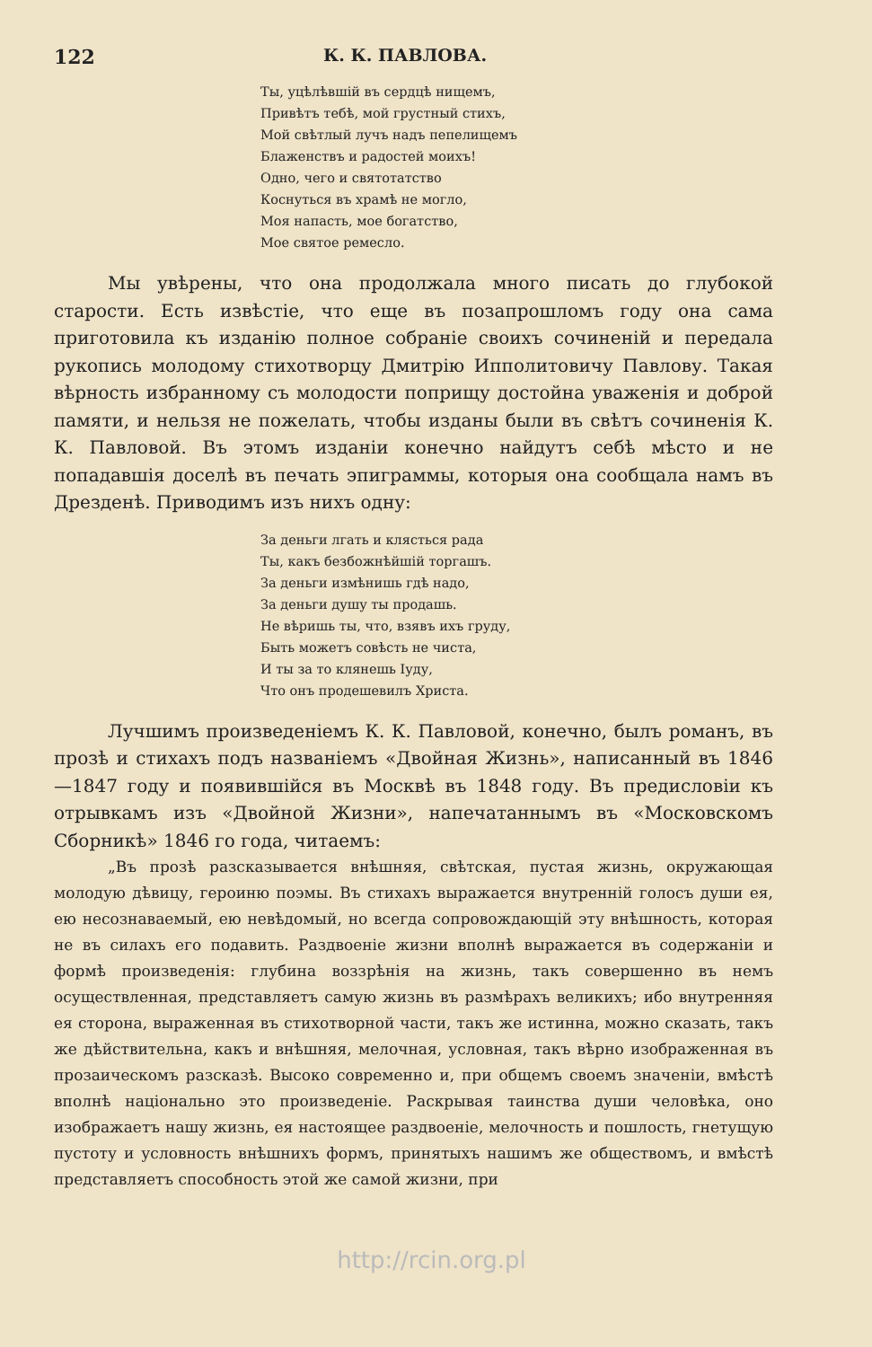122 К. К. ПАВЛОВА.
Ты, уцѣлѣвшій въ сердцѣ нищемъ,
Привѣтъ тебѣ, мой грустный стихъ,
Мой свѣтлый лучъ надъ пепелищемъ
Блаженствъ и радостей моихъ!
Одно, чего и святотатство
Коснуться въ храмѣ не могло,
Моя напасть, мое богатство,
Мое святое ремесло.
Мы увѣрены, что она продолжала много писать до глубокой старости. Есть извѣстіе, что еще въ позапрошломъ году она сама приготовила къ изданію полное собраніе своихъ сочиненій и передала рукопись молодому стихотворцу Дмитрію Ипполитовичу Павлову. Такая вѣрность избранному съ молодости поприщу достойна уваженія и доброй памяти, и нельзя не пожелать, чтобы изданы были въ свѣтъ сочиненія К. К. Павловой. Въ этомъ изданіи конечно найдутъ себѣ мѣсто и не попадавшія доселѣ въ печать эпиграммы, которыя она сообщала намъ въ Дрезденѣ. Приводимъ изъ нихъ одну:
За деньги лгать и клясться рада
Ты, какъ безбожнѣйшій торгашъ.
За деньги измѣнишь гдѣ надо,
За деньги душу ты продашь.
Не вѣришь ты, что, взявъ ихъ груду,
Быть можетъ совѣсть не чиста,
И ты за то клянешь Іуду,
Что онъ продешевилъ Христа.
Лучшимъ произведеніемъ К. К. Павловой, конечно, былъ романъ, въ прозѣ и стихахъ подъ названіемъ «Двойная Жизнь», написанный въ 1846—1847 году и появившійся въ Москвѣ въ 1848 году. Въ предисловіи къ отрывкамъ изъ «Двойной Жизни», напечатаннымъ въ «Московскомъ Сборникѣ» 1846 го года, читаемъ:
„Въ прозѣ разсказывается внѣшняя, свѣтская, пустая жизнь, окружающая молодую дѣвицу, героиню поэмы. Въ стихахъ выражается внутренній голосъ души ея, ею несознаваемый, ею невѣдомый, но всегда сопровождающій эту внѣшность, которая не въ силахъ его подавить. Раздвоеніе жизни вполнѣ выражается въ содержаніи и формѣ произведенія: глубина воззрѣнія на жизнь, такъ совершенно въ немъ осуществленная, представляетъ самую жизнь въ размѣрахъ великихъ; ибо внутренняя ея сторона, выраженная въ стихотворной части, такъ же истинна, можно сказать, такъ же дѣйствительна, какъ и внѣшняя, мелочная, условная, такъ вѣрно изображенная въ прозаическомъ разсказѣ. Высоко современно и, при общемъ своемъ значеніи, вмѣстѣ вполнѣ національно это произведеніе. Раскрывая таинства души человѣка, оно изображаетъ нашу жизнь, ея настоящее раздвоеніе, мелочность и пошлость, гнетущую пустоту и условность внѣшнихъ формъ, принятыхъ нашимъ же обществомъ, и вмѣстѣ представляетъ способность этой же самой жизни, при
http://rcin.org.pl